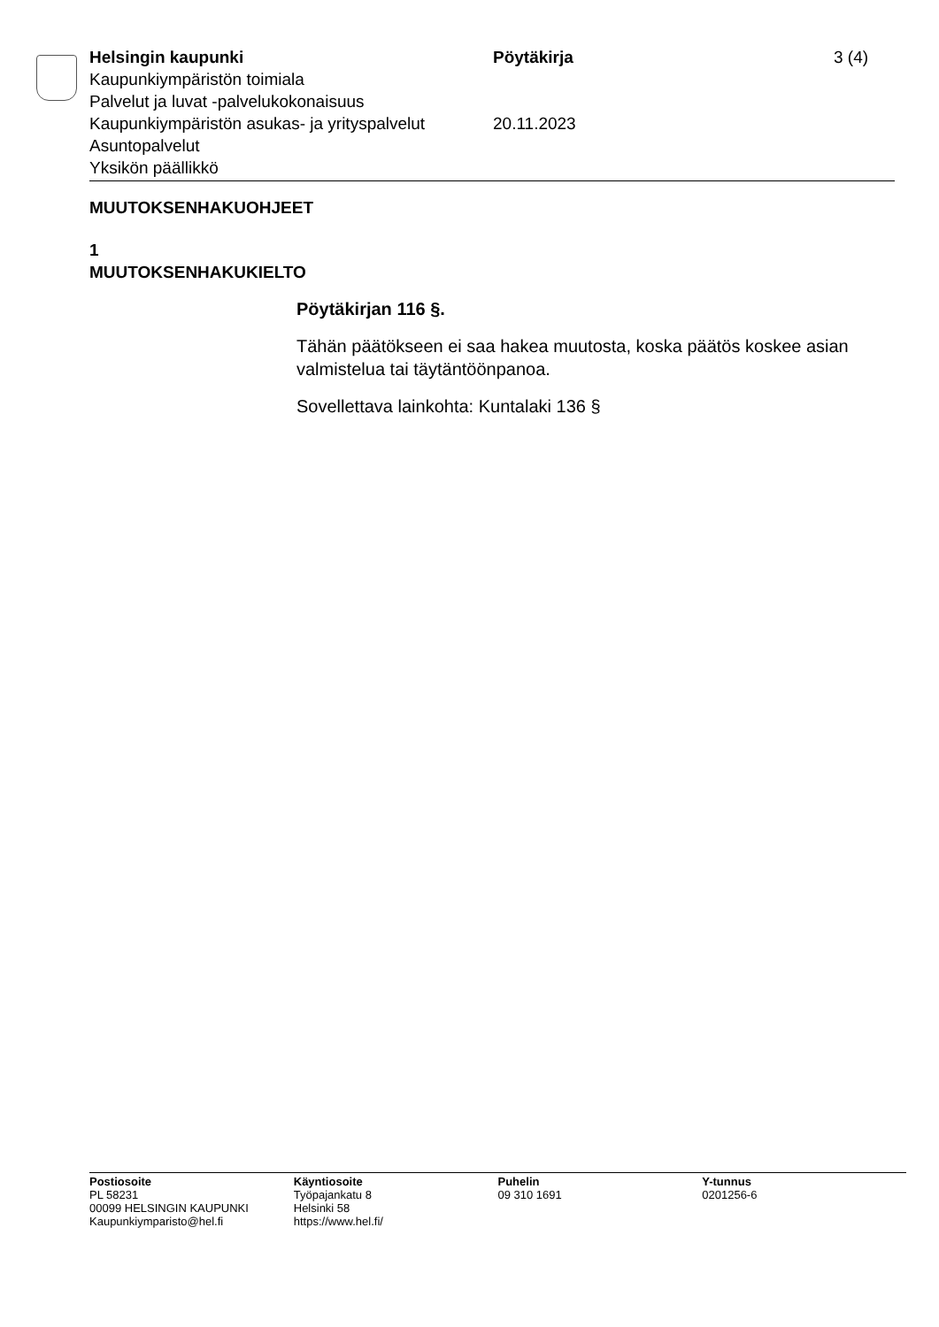Helsingin kaupunki Pöytäkirja 3 (4)
Kaupunkiympäristön toimiala
Palvelut ja luvat -palvelukokonaisuus
Kaupunkiympäristön asukas- ja yrityspalvelut
20.11.2023
Asuntopalvelut
Yksikön päällikkö
MUUTOKSENHAKUOHJEET
1
MUUTOKSENHAKUKIELTO
Pöytäkirjan 116 §.
Tähän päätökseen ei saa hakea muutosta, koska päätös koskee asian valmistelua tai täytäntöönpanoa.
Sovellettava lainkohta: Kuntalaki 136 §
Postiosoite
PL 58231
00099 HELSINGIN KAUPUNKI
Kaupunkiymparisto@hel.fi
Käyntiosoite
Työpajankatu 8
Helsinki 58
https://www.hel.fi/
Puhelin
09 310 1691
Y-tunnus
0201256-6